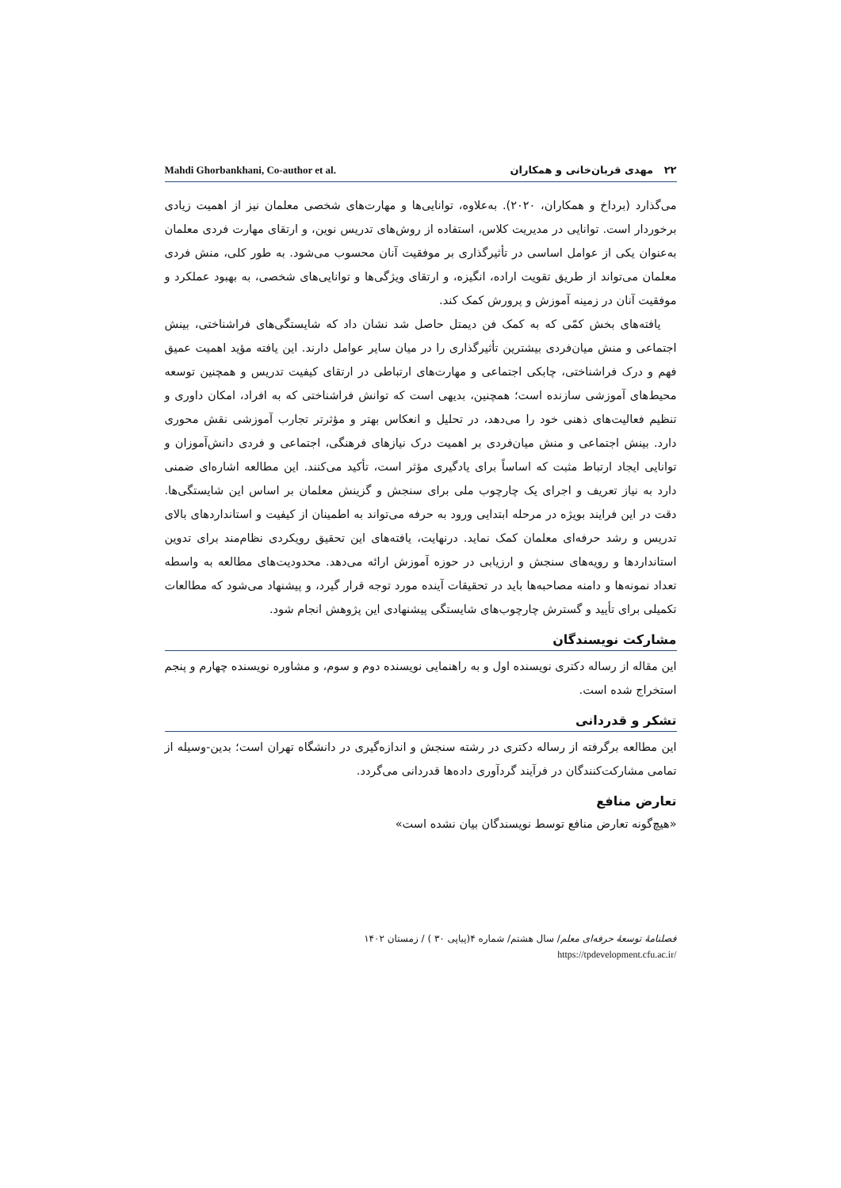۲۲ مهدی قربان‌خانی و همکاران Mahdi Ghorbankhani, Co-author et al.
می‌گذارد (برداخ و همکاران، ۲۰۲۰). به‌علاوه، توانایی‌ها و مهارت‌های شخصی معلمان نیز از اهمیت زیادی برخوردار است. توانایی در مدیریت کلاس، استفاده از روش‌های تدریس نوین، و ارتقای مهارت فردی معلمان به‌عنوان یکی از عوامل اساسی در تأثیرگذاری بر موفقیت آنان محسوب می‌شود. به طور کلی، منش فردی معلمان می‌تواند از طریق تقویت اراده، انگیزه، و ارتقای ویژگی‌ها و توانایی‌های شخصی، به بهبود عملکرد و موفقیت آنان در زمینه آموزش و پرورش کمک کند.
یافته‌های بخش کمّی که به کمک فن دیمتل حاصل شد نشان داد که شایستگی‌های فراشناختی، بینش اجتماعی و منش میان‌فردی بیشترین تأثیرگذاری را در میان سایر عوامل دارند. این یافته مؤید اهمیت عمیق فهم و درک فراشناختی، چابکی اجتماعی و مهارت‌های ارتباطی در ارتقای کیفیت تدریس و همچنین توسعه محیط‌های آموزشی سازنده است؛ همچنین، بدیهی است که توانش فراشناختی که به افراد، امکان داوری و تنظیم فعالیت‌های ذهنی خود را می‌دهد، در تحلیل و انعکاس بهتر و مؤثرتر تجارب آموزشی نقش محوری دارد. بینش اجتماعی و منش میان‌فردی بر اهمیت درک نیازهای فرهنگی، اجتماعی و فردی دانش‌آموزان و توانایی ایجاد ارتباط مثبت که اساساً برای یادگیری مؤثر است، تأکید می‌کنند. این مطالعه اشاره‌ای ضمنی دارد به نیاز تعریف و اجرای یک چارچوب ملی برای سنجش و گزینش معلمان بر اساس این شایستگی‌ها. دقت در این فرایند بویژه در مرحله ابتدایی ورود به حرفه می‌تواند به اطمینان از کیفیت و استانداردهای بالای تدریس و رشد حرفه‌ای معلمان کمک نماید. درنهایت، یافته‌های این تحقیق رویکردی نظام‌مند برای تدوین استانداردها و رویه‌های سنجش و ارزیابی در حوزه آموزش ارائه می‌دهد. محدودیت‌های مطالعه به واسطه تعداد نمونه‌ها و دامنه مصاحبه‌ها باید در تحقیقات آینده مورد توجه قرار گیرد، و پیشنهاد می‌شود که مطالعات تکمیلی برای تأیید و گسترش چارچوب‌های شایستگی پیشنهادی این پژوهش انجام شود.
مشارکت نویسندگان
این مقاله از رساله دکتری نویسنده اول و به راهنمایی نویسنده دوم و سوم، و مشاوره نویسنده چهارم و پنجم استخراج شده است.
تشکر و قدردانی
این مطالعه برگرفته از رساله دکتری در رشته سنجش و اندازه‌گیری در دانشگاه تهران است؛ بدین‌-وسیله از تمامی مشارکت‌کنندگان در فرآیند گردآوری داده‌ها قدردانی می‌گردد.
تعارض منافع
«هیچ‌گونه تعارض منافع توسط نویسندگان بیان نشده است»
فصلنامهٔ توسعهٔ حرفه‌ای معلم/ سال هشتم/ شماره ۴(پیاپی ۳۰ ) / زمستان ۱۴۰۲
https://tpdevelopment.cfu.ac.ir/